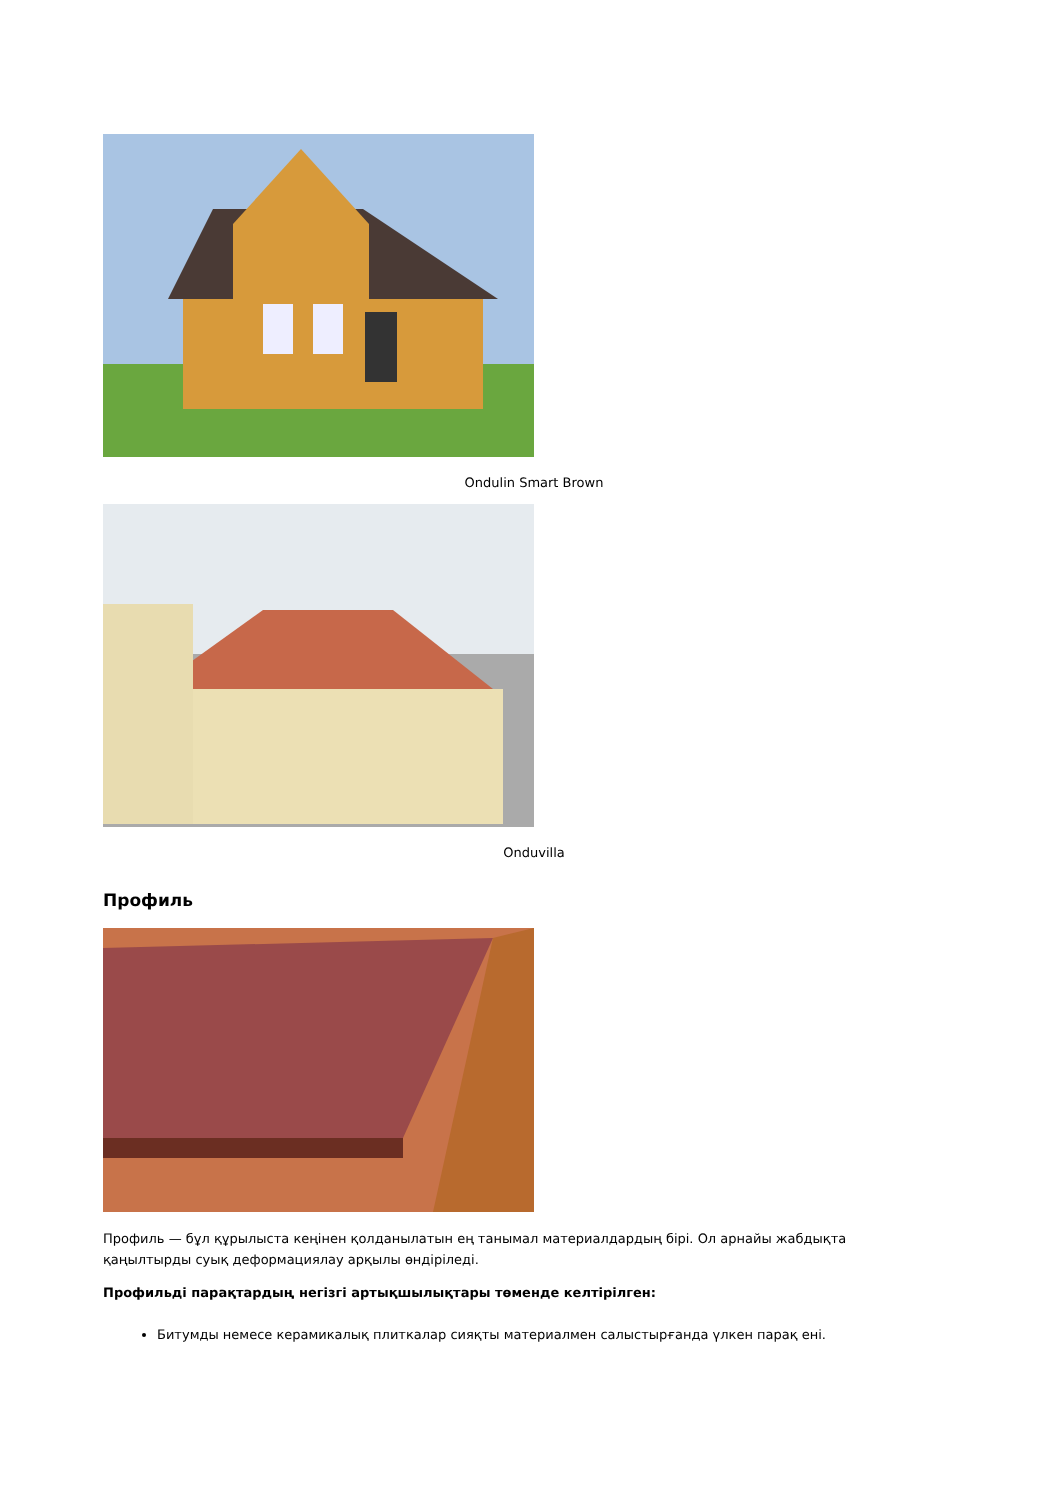Ondulin Smart Brown
Onduvilla
Профиль
Профиль — бұл құрылыста кеңінен қолданылатын ең танымал материалдардың бірі. Ол арнайы жабдықта қаңылтырды суық деформациялау арқылы өндіріледі.
Профильді парақтардың негізгі артықшылықтары төменде келтірілген:
Битумды немесе керамикалық плиткалар сияқты материалмен салыстырғанда үлкен парақ ені.